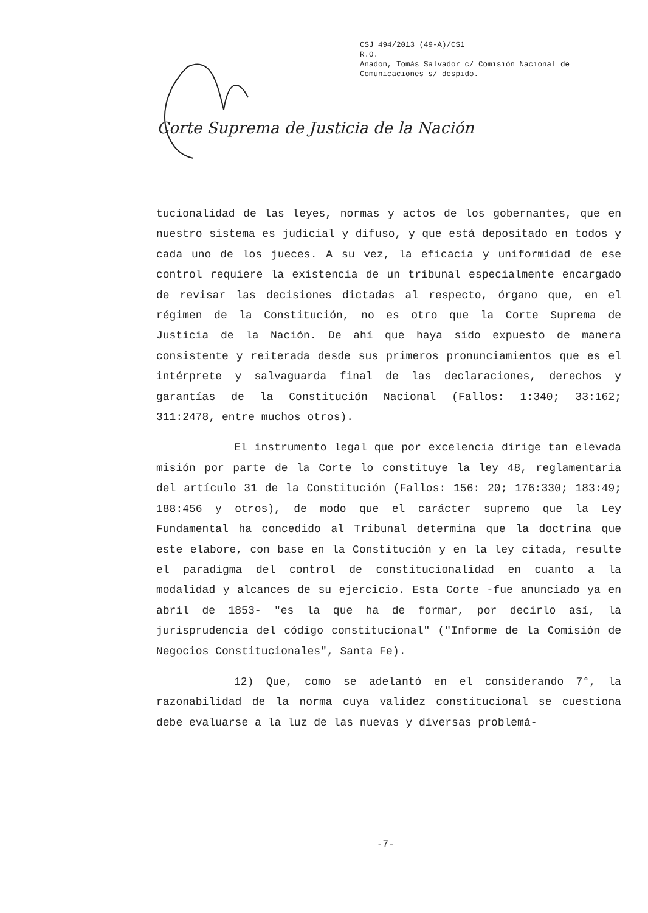CSJ 494/2013 (49-A)/CS1
R.O.
Anadon, Tomás Salvador c/ Comisión Nacional de
Comunicaciones s/ despido.
Corte Suprema de Justicia de la Nación
tucionalidad de las leyes, normas y actos de los gobernantes, que en nuestro sistema es judicial y difuso, y que está depositado en todos y cada uno de los jueces. A su vez, la eficacia y uniformidad de ese control requiere la existencia de un tribunal especialmente encargado de revisar las decisiones dictadas al respecto, órgano que, en el régimen de la Constitución, no es otro que la Corte Suprema de Justicia de la Nación. De ahí que haya sido expuesto de manera consistente y reiterada desde sus primeros pronunciamientos que es el intérprete y salvaguarda final de las declaraciones, derechos y garantías de la Constitución Nacional (Fallos: 1:340; 33:162; 311:2478, entre muchos otros).
El instrumento legal que por excelencia dirige tan elevada misión por parte de la Corte lo constituye la ley 48, reglamentaria del artículo 31 de la Constitución (Fallos: 156: 20; 176:330; 183:49; 188:456 y otros), de modo que el carácter supremo que la Ley Fundamental ha concedido al Tribunal determina que la doctrina que este elabore, con base en la Constitución y en la ley citada, resulte el paradigma del control de constitucionalidad en cuanto a la modalidad y alcances de su ejercicio. Esta Corte -fue anunciado ya en abril de 1853- "es la que ha de formar, por decirlo así, la jurisprudencia del código constitucional" ("Informe de la Comisión de Negocios Constitucionales", Santa Fe).
12) Que, como se adelantó en el considerando 7°, la razonabilidad de la norma cuya validez constitucional se cuestiona debe evaluarse a la luz de las nuevas y diversas problemá-
-7-